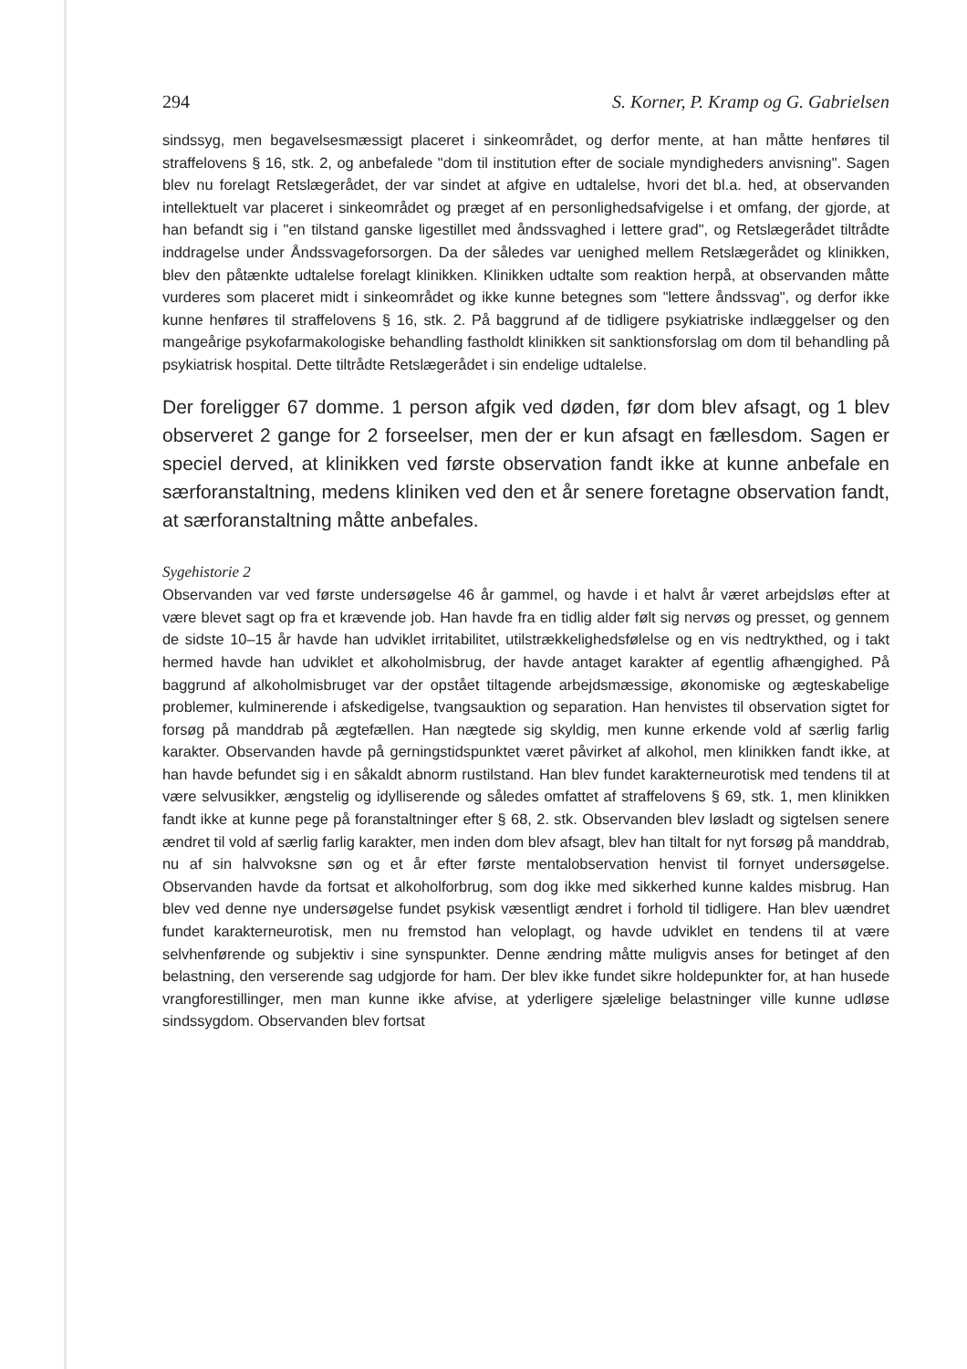294 S. Korner, P. Kramp og G. Gabrielsen
sindssyg, men begavelsesmæssigt placeret i sinkeområdet, og derfor mente, at han måtte henføres til straffelovens § 16, stk. 2, og anbefalede "dom til institution efter de sociale myndigheders anvisning". Sagen blev nu forelagt Retslægerådet, der var sindet at afgive en udtalelse, hvori det bl.a. hed, at observanden intellektuelt var placeret i sinkeområdet og præget af en personlighedsafvigelse i et omfang, der gjorde, at han befandt sig i "en tilstand ganske ligestillet med åndssvaghed i lettere grad", og Retslægerådet tiltrådte inddragelse under Åndssvageforsorgen. Da der således var uenighed mellem Retslægerådet og klinikken, blev den påtænkte udtalelse forelagt klinikken. Klinikken udtalte som reaktion herpå, at observanden måtte vurderes som placeret midt i sinkeområdet og ikke kunne betegnes som "lettere åndssvag", og derfor ikke kunne henføres til straffelovens § 16, stk. 2. På baggrund af de tidligere psykiatriske indlæggelser og den mangeårige psykofarmakologiske behandling fastholdt klinikken sit sanktionsforslag om dom til behandling på psykiatrisk hospital. Dette tiltrådte Retslægerådet i sin endelige udtalelse.
Der foreligger 67 domme. 1 person afgik ved døden, før dom blev afsagt, og 1 blev observeret 2 gange for 2 forseelser, men der er kun afsagt en fællesdom. Sagen er speciel derved, at klinikken ved første observation fandt ikke at kunne anbefale en særforanstaltning, medens kliniken ved den et år senere foretagne observation fandt, at særforanstaltning måtte anbefales.
Sygehistorie 2
Observanden var ved første undersøgelse 46 år gammel, og havde i et halvt år været arbejdsløs efter at være blevet sagt op fra et krævende job. Han havde fra en tidlig alder følt sig nervøs og presset, og gennem de sidste 10–15 år havde han udviklet irritabilitet, utilstrækkelighedsfølelse og en vis nedtrykthed, og i takt hermed havde han udviklet et alkoholmisbrug, der havde antaget karakter af egentlig afhængighed. På baggrund af alkoholmisbruget var der opstået tiltagende arbejdsmæssige, økonomiske og ægteskabelige problemer, kulminerende i afskedigelse, tvangsauktion og separation. Han henvistes til observation sigtet for forsøg på manddrab på ægtefællen. Han nægtede sig skyldig, men kunne erkende vold af særlig farlig karakter. Observanden havde på gerningstidspunktet været påvirket af alkohol, men klinikken fandt ikke, at han havde befundet sig i en såkaldt abnorm rustilstand. Han blev fundet karakterneurotisk med tendens til at være selvusikker, ængstelig og idylliserende og således omfattet af straffelovens § 69, stk. 1, men klinikken fandt ikke at kunne pege på foranstaltninger efter § 68, 2. stk. Observanden blev løsladt og sigtelsen senere ændret til vold af særlig farlig karakter, men inden dom blev afsagt, blev han tiltalt for nyt forsøg på manddrab, nu af sin halvvoksne søn og et år efter første mentalobservation henvist til fornyet undersøgelse. Observanden havde da fortsat et alkoholforbrug, som dog ikke med sikkerhed kunne kaldes misbrug. Han blev ved denne nye undersøgelse fundet psykisk væsentligt ændret i forhold til tidligere. Han blev uændret fundet karakterneurotisk, men nu fremstod han veloplagt, og havde udviklet en tendens til at være selvhenførende og subjektiv i sine synspunkter. Denne ændring måtte muligvis anses for betinget af den belastning, den verserende sag udgjorde for ham. Der blev ikke fundet sikre holdepunkter for, at han husede vrangforestillinger, men man kunne ikke afvise, at yderligere sjælelige belastninger ville kunne udløse sindssygdom. Observanden blev fortsat